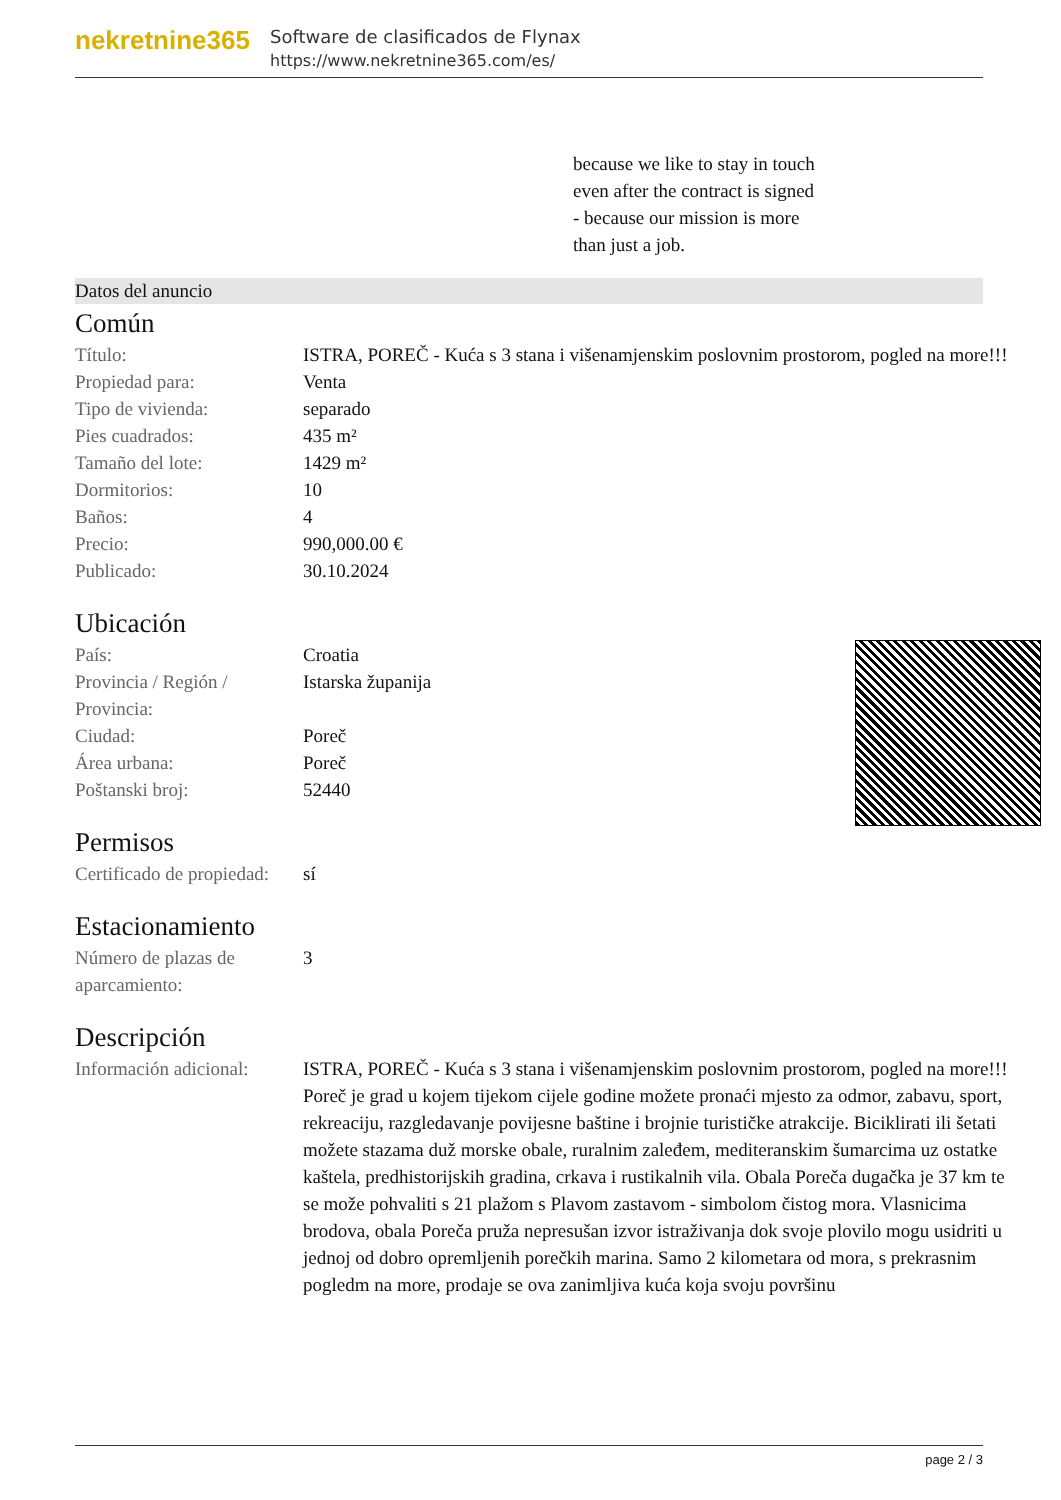nekretnine365
Software de clasificados de Flynax
https://www.nekretnine365.com/es/
because we like to stay in touch
even after the contract is signed
- because our mission is more
than just a job.
Datos del anuncio
Común
| Título: | ISTRA, POREČ - Kuća s 3 stana i višenamjenskim poslovnim prostorom, pogled na more!!! |
| Propiedad para: | Venta |
| Tipo de vivienda: | separado |
| Pies cuadrados: | 435 m² |
| Tamaño del lote: | 1429 m² |
| Dormitorios: | 10 |
| Baños: | 4 |
| Precio: | 990,000.00 € |
| Publicado: | 30.10.2024 |
Ubicación
| País: | Croatia |
| Provincia / Región / Provincia: | Istarska županija |
| Ciudad: | Poreč |
| Área urbana: | Poreč |
| Poštanski broj: | 52440 |
Permisos
| Certificado de propiedad: | sí |
Estacionamiento
| Número de plazas de aparcamiento: | 3 |
Descripción
| Información adicional: | ISTRA, POREČ - Kuća s 3 stana i višenamjenskim poslovnim prostorom, pogled na more!!! Poreč je grad u kojem tijekom cijele godine možete pronaći mjesto za odmor, zabavu, sport, rekreaciju, razgledavanje povijesne baštine i brojnie turističke atrakcije. Biciklirati ili šetati možete stazama duž morske obale, ruralnim zaleđem, mediteranskim šumarcima uz ostatke kaštela, predhistorijskih gradina, crkava i rustikalnih vila. Obala Poreča dugačka je 37 km te se može pohvaliti s 21 plažom s Plavom zastavom - simbolom čistog mora. Vlasnicima brodova, obala Poreča pruža nepresušan izvor istraživanja dok svoje plovilo mogu usidriti u jednoj od dobro opremljenih porečkih marina. Samo 2 kilometara od mora, s prekrasnim pogledm na more, prodaje se ova zanimljiva kuća koja svoju površinu |
page 2 / 3